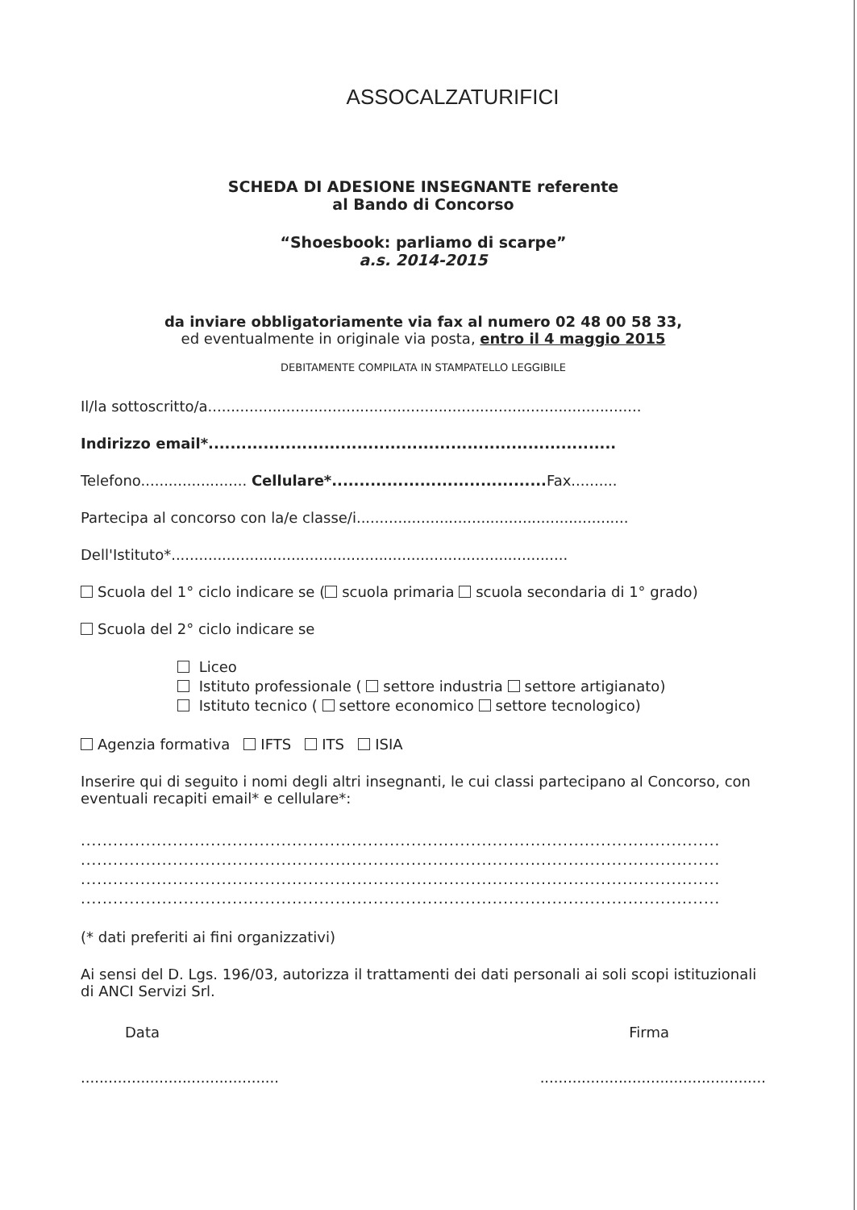ASSOCALZATURIFICI
SCHEDA DI ADESIONE INSEGNANTE referente
al Bando di Concorso
“Shoesbook: parliamo di scarpe”
a.s. 2014-2015
da inviare obbligatoriamente via fax al numero 02 48 00 58 33,
ed eventualmente in originale via posta, entro il 4 maggio 2015
DEBITAMENTE COMPILATA IN STAMPATELLO LEGGIBILE
Il/la sottoscritto/a..............................................................................................
Indirizzo email*..........................................................................
Telefono....................... Cellulare*....................................... Fax..........
Partecipa al concorso con la/e classe/i...........................................................
Dell'Istituto*......................................................................................
Scuola del 1° ciclo indicare se ( scuola primaria scuola secondaria di 1° grado)
Scuola del 2° ciclo indicare se
Liceo
Istituto professionale ( settore industria settore artigianato)
Istituto tecnico ( settore economico settore tecnologico)
Agenzia formativa IFTS ITS ISIA
Inserire qui di seguito i nomi degli altri insegnanti, le cui classi partecipano al Concorso, con eventuali recapiti email* e cellulare*:
......................................................................................................................
......................................................................................................................
......................................................................................................................
......................................................................................................................
(* dati preferiti ai fini organizzativi)
Ai sensi del D. Lgs. 196/03, autorizza il trattamenti dei dati personali ai soli scopi istituzionali di ANCI Servizi Srl.
Data Firma
........................................... .................................................